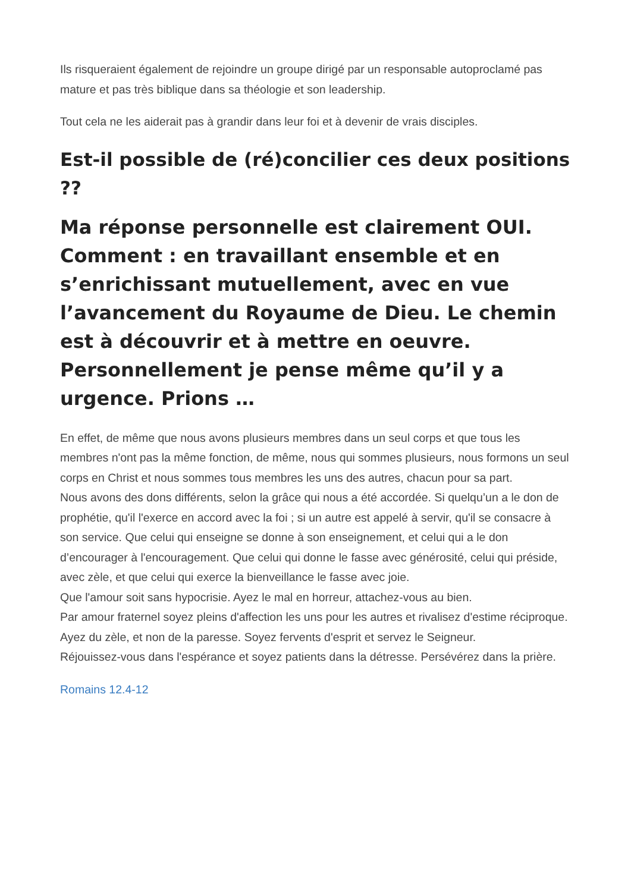Ils risqueraient également de rejoindre un groupe dirigé par un responsable autoproclamé pas mature et pas très biblique dans sa théologie et son leadership.
Tout cela ne les aiderait pas à grandir dans leur foi et à devenir de vrais disciples.
Est-il possible de (ré)concilier ces deux positions ??
Ma réponse personnelle est clairement OUI. Comment : en travaillant ensemble et en s’enrichissant mutuellement, avec en vue l’avancement du Royaume de Dieu. Le chemin est à découvrir et à mettre en oeuvre. Personnellement je pense même qu’il y a urgence. Prions …
En effet, de même que nous avons plusieurs membres dans un seul corps et que tous les membres n'ont pas la même fonction, de même, nous qui sommes plusieurs, nous formons un seul corps en Christ et nous sommes tous membres les uns des autres, chacun pour sa part.
Nous avons des dons différents, selon la grâce qui nous a été accordée. Si quelqu’un a le don de prophétie, qu'il l'exerce en accord avec la foi ; si un autre est appelé à servir, qu'il se consacre à son service. Que celui qui enseigne se donne à son enseignement, et celui qui a le don d’encourager à l'encouragement. Que celui qui donne le fasse avec générosité, celui qui préside, avec zèle, et que celui qui exerce la bienveillance le fasse avec joie.
Que l'amour soit sans hypocrisie. Ayez le mal en horreur, attachez-vous au bien.
Par amour fraternel soyez pleins d'affection les uns pour les autres et rivalisez d'estime réciproque.
Ayez du zèle, et non de la paresse. Soyez fervents d'esprit et servez le Seigneur.
Réjouissez-vous dans l'espérance et soyez patients dans la détresse. Persévérez dans la prière.
Romains 12.4-12